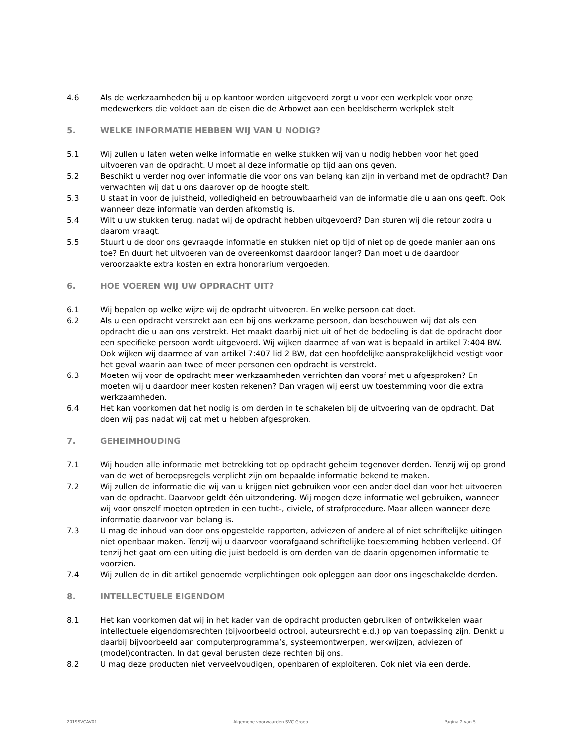4.6 Als de werkzaamheden bij u op kantoor worden uitgevoerd zorgt u voor een werkplek voor onze medewerkers die voldoet aan de eisen die de Arbowet aan een beeldscherm werkplek stelt
5. WELKE INFORMATIE HEBBEN WIJ VAN U NODIG?
5.1 Wij zullen u laten weten welke informatie en welke stukken wij van u nodig hebben voor het goed uitvoeren van de opdracht. U moet al deze informatie op tijd aan ons geven.
5.2 Beschikt u verder nog over informatie die voor ons van belang kan zijn in verband met de opdracht? Dan verwachten wij dat u ons daarover op de hoogte stelt.
5.3 U staat in voor de juistheid, volledigheid en betrouwbaarheid van de informatie die u aan ons geeft. Ook wanneer deze informatie van derden afkomstig is.
5.4 Wilt u uw stukken terug, nadat wij de opdracht hebben uitgevoerd? Dan sturen wij die retour zodra u daarom vraagt.
5.5 Stuurt u de door ons gevraagde informatie en stukken niet op tijd of niet op de goede manier aan ons toe? En duurt het uitvoeren van de overeenkomst daardoor langer? Dan moet u de daardoor veroorzaakte extra kosten en extra honorarium vergoeden.
6. HOE VOEREN WIJ UW OPDRACHT UIT?
6.1 Wij bepalen op welke wijze wij de opdracht uitvoeren. En welke persoon dat doet.
6.2 Als u een opdracht verstrekt aan een bij ons werkzame persoon, dan beschouwen wij dat als een opdracht die u aan ons verstrekt. Het maakt daarbij niet uit of het de bedoeling is dat de opdracht door een specifieke persoon wordt uitgevoerd. Wij wijken daarmee af van wat is bepaald in artikel 7:404 BW. Ook wijken wij daarmee af van artikel 7:407 lid 2 BW, dat een hoofdelijke aansprakelijkheid vestigt voor het geval waarin aan twee of meer personen een opdracht is verstrekt.
6.3 Moeten wij voor de opdracht meer werkzaamheden verrichten dan vooraf met u afgesproken? En moeten wij u daardoor meer kosten rekenen? Dan vragen wij eerst uw toestemming voor die extra werkzaamheden.
6.4 Het kan voorkomen dat het nodig is om derden in te schakelen bij de uitvoering van de opdracht. Dat doen wij pas nadat wij dat met u hebben afgesproken.
7. GEHEIMHOUDING
7.1 Wij houden alle informatie met betrekking tot op opdracht geheim tegenover derden. Tenzij wij op grond van de wet of beroepsregels verplicht zijn om bepaalde informatie bekend te maken.
7.2 Wij zullen de informatie die wij van u krijgen niet gebruiken voor een ander doel dan voor het uitvoeren van de opdracht. Daarvoor geldt één uitzondering. Wij mogen deze informatie wel gebruiken, wanneer wij voor onszelf moeten optreden in een tucht-, civiele, of strafprocedure. Maar alleen wanneer deze informatie daarvoor van belang is.
7.3 U mag de inhoud van door ons opgestelde rapporten, adviezen of andere al of niet schriftelijke uitingen niet openbaar maken. Tenzij wij u daarvoor voorafgaand schriftelijke toestemming hebben verleend. Of tenzij het gaat om een uiting die juist bedoeld is om derden van de daarin opgenomen informatie te voorzien.
7.4 Wij zullen de in dit artikel genoemde verplichtingen ook opleggen aan door ons ingeschakelde derden.
8. INTELLECTUELE EIGENDOM
8.1 Het kan voorkomen dat wij in het kader van de opdracht producten gebruiken of ontwikkelen waar intellectuele eigendomsrechten (bijvoorbeeld octrooi, auteursrecht e.d.) op van toepassing zijn. Denkt u daarbij bijvoorbeeld aan computerprogramma’s, systeemontwerpen, werkwijzen, adviezen of (model)contracten. In dat geval berusten deze rechten bij ons.
8.2 U mag deze producten niet verveelvoudigen, openbaren of exploiteren. Ook niet via een derde.
2019SVCAV01 Algemene voorwaarden SVC Groep Pagina 2 van 5